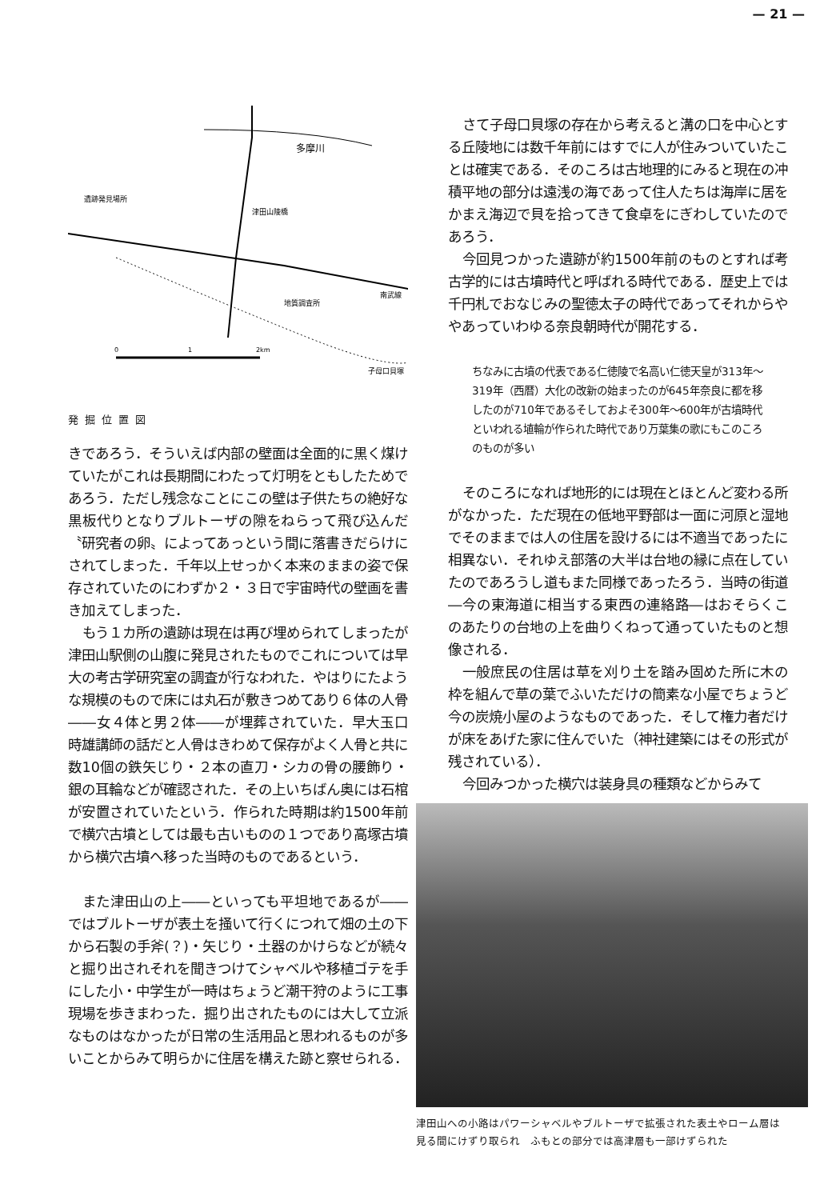— 21 —
多摩川
津田山陵橋
遺跡発見場所
地質調査所
南武線
子母口貝塚
0
1
2km
発掘位置図
きであろう．そういえば内部の壁面は全面的に黒く煤けていたがこれは長期間にわたって灯明をともしたためであろう．ただし残念なことにこの壁は子供たちの絶好な黒板代りとなりブルトーザの隙をねらって飛び込んだ〝研究者の卵〟によってあっという間に落書きだらけにされてしまった．千年以上せっかく本来のままの姿で保存されていたのにわずか２・３日で宇宙時代の壁画を書き加えてしまった．
もう１カ所の遺跡は現在は再び埋められてしまったが津田山駅側の山腹に発見されたものでこれについては早大の考古学研究室の調査が行なわれた．やはりにたような規模のもので床には丸石が敷きつめてあり６体の人骨――女４体と男２体――が埋葬されていた．早大玉口時雄講師の話だと人骨はきわめて保存がよく人骨と共に数10個の鉄矢じり・２本の直刀・シカの骨の腰飾り・銀の耳輪などが確認された．その上いちばん奥には石棺が安置されていたという．作られた時期は約1500年前で横穴古墳としては最も古いものの１つであり高塚古墳から横穴古墳へ移った当時のものであるという．
また津田山の上――といっても平坦地であるが――ではブルトーザが表土を掻いて行くにつれて畑の土の下から石製の手斧(？)・矢じり・土器のかけらなどが続々と掘り出されそれを聞きつけてシャベルや移植ゴテを手にした小・中学生が一時はちょうど潮干狩のように工事現場を歩きまわった．掘り出されたものには大して立派なものはなかったが日常の生活用品と思われるものが多いことからみて明らかに住居を構えた跡と察せられる．
さて子母口貝塚の存在から考えると溝の口を中心とする丘陵地には数千年前にはすでに人が住みついていたことは確実である．そのころは古地理的にみると現在の冲積平地の部分は遠浅の海であって住人たちは海岸に居をかまえ海辺で貝を拾ってきて食卓をにぎわしていたのであろう．
今回見つかった遺跡が約1500年前のものとすれば考古学的には古墳時代と呼ばれる時代である．歴史上では千円札でおなじみの聖徳太子の時代であってそれからややあっていわゆる奈良朝時代が開花する．
ちなみに古墳の代表である仁徳陵で名高い仁徳天皇が313年～319年（西暦）大化の改新の始まったのが645年奈良に都を移したのが710年であるそしておよそ300年～600年が古墳時代といわれる埴輪が作られた時代であり万葉集の歌にもこのころのものが多い
そのころになれば地形的には現在とほとんど変わる所がなかった．ただ現在の低地平野部は一面に河原と湿地でそのままでは人の住居を設けるには不適当であったに相異ない．それゆえ部落の大半は台地の縁に点在していたのであろうし道もまた同様であったろう．当時の街道―今の東海道に相当する東西の連絡路―はおそらくこのあたりの台地の上を曲りくねって通っていたものと想像される．
一般庶民の住居は草を刈り土を踏み固めた所に木の枠を組んで草の葉でふいただけの簡素な小屋でちょうど今の炭焼小屋のようなものであった．そして権力者だけが床をあげた家に住んでいた（神社建築にはその形式が残されている）．
今回みつかった横穴は装身具の種類などからみて
津田山への小路はパワーシャベルやブルトーザで拡張された表土やローム層は見る間にけずり取られ　ふもとの部分では高津層も一部けずられた